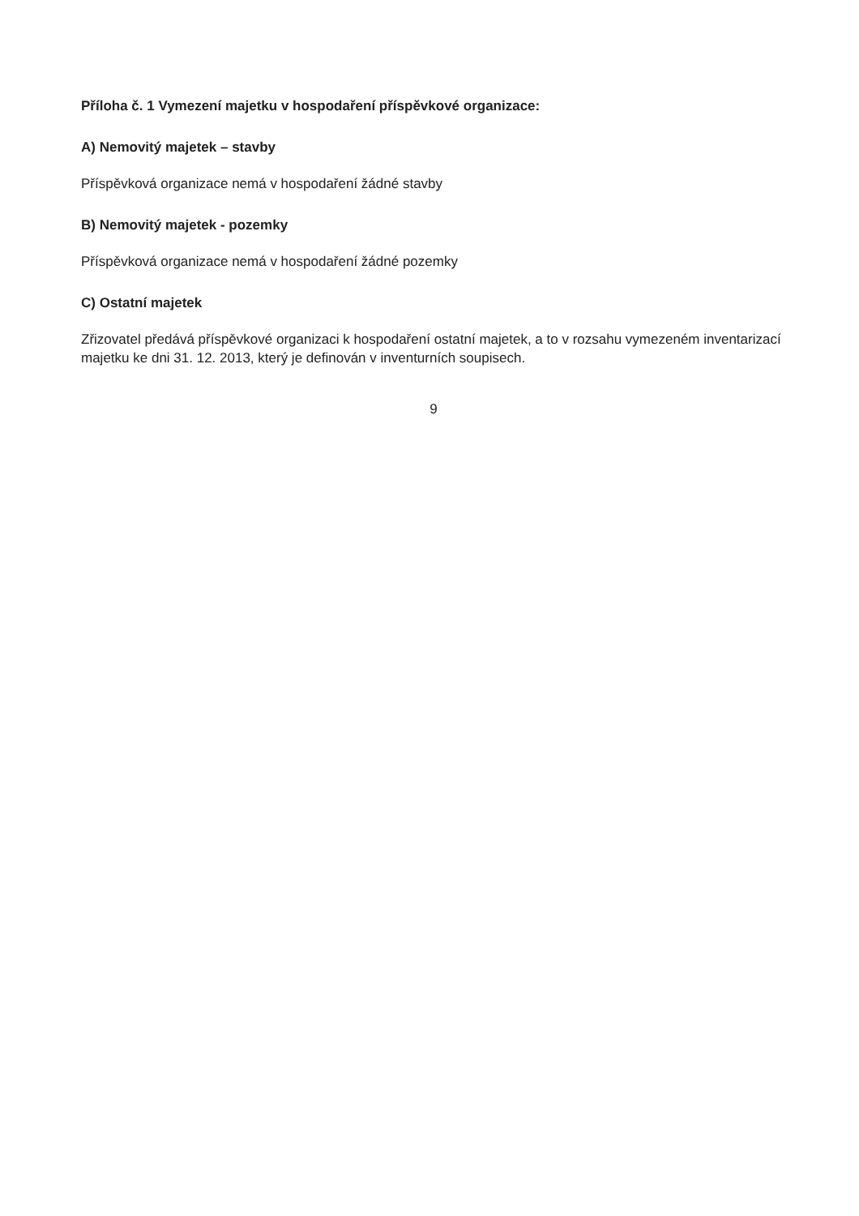Příloha č. 1 Vymezení majetku v hospodaření příspěvkové organizace:
A) Nemovitý majetek – stavby
Příspěvková organizace nemá v hospodaření žádné stavby
B) Nemovitý majetek - pozemky
Příspěvková organizace nemá v hospodaření žádné pozemky
C) Ostatní majetek
Zřizovatel předává příspěvkové organizaci k hospodaření ostatní majetek, a to v rozsahu vymezeném inventarizací majetku ke dni 31. 12. 2013, který je definován v inventurních soupisech.
9